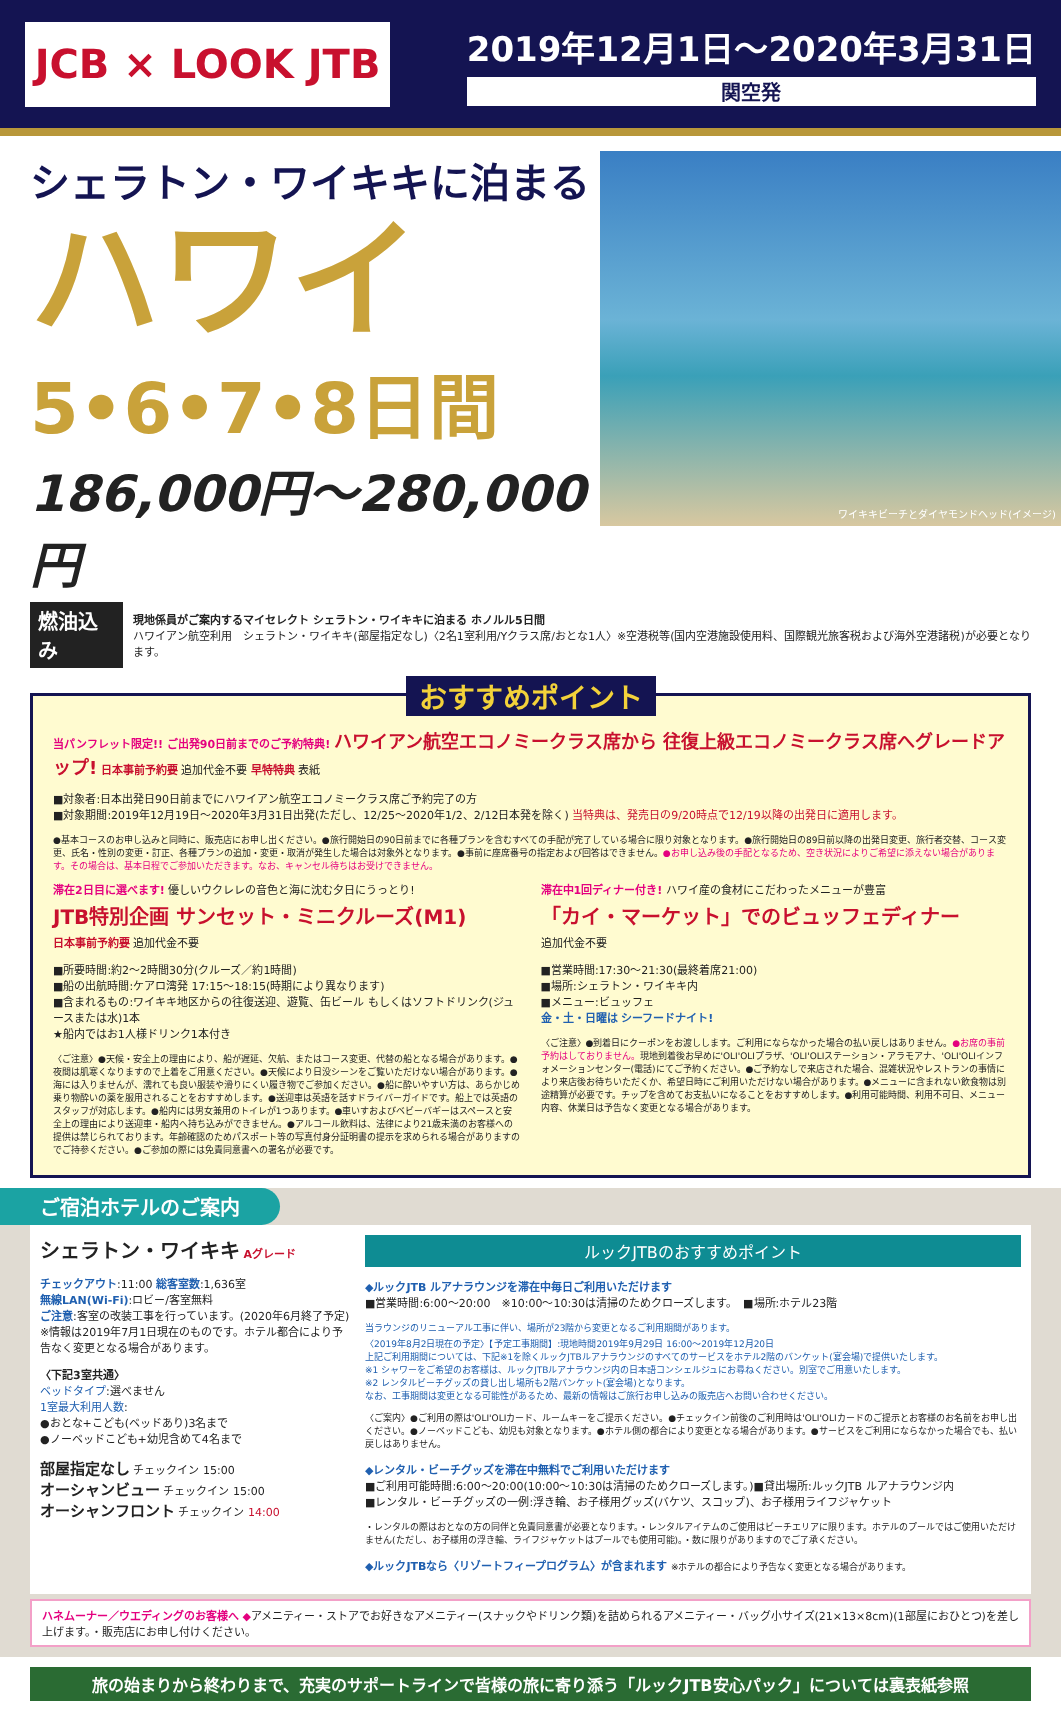JCB × LOOK JTB
2019年12月1日～2020年3月31日
関空発
シェラトン・ワイキキに泊まる
ハワイ
5•6•7•8日間
186,000円～280,000円
ワイキキビーチとダイヤモンドヘッド(イメージ)
燃油込み
現地係員がご案内するマイセレクト シェラトン・ワイキキに泊まる ホノルル5日間
ハワイアン航空利用　シェラトン・ワイキキ(部屋指定なし)〈2名1室利用/Yクラス席/おとな1人〉※空港税等(国内空港施設使用料、国際観光旅客税および海外空港諸税)が必要となります。
おすすめポイント
当パンフレット限定!! ご出発90日前までのご予約特典! ハワイアン航空エコノミークラス席から 往復上級エコノミークラス席へグレードアップ! 日本事前予約要 追加代金不要 早特特典 表紙
■対象者:日本出発日90日前までにハワイアン航空エコノミークラス席ご予約完了の方
■対象期間:2019年12月19日～2020年3月31日出発(ただし、12/25～2020年1/2、2/12日本発を除く) 当特典は、発売日の9/20時点で12/19以降の出発日に適用します。
●基本コースのお申し込みと同時に、販売店にお申し出ください。●旅行開始日の90日前までに各種プランを含むすべての手配が完了している場合に限り対象となります。●旅行開始日の89日前以降の出発日変更、旅行者交替、コース変更、氏名・性別の変更・訂正、各種プランの追加・変更・取消が発生した場合は対象外となります。●事前に座席番号の指定および回答はできません。●お申し込み後の手配となるため、空き状況によりご希望に添えない場合があります。その場合は、基本日程でご参加いただきます。なお、キャンセル待ちはお受けできません。
滞在2日目に選べます! 優しいウクレレの音色と海に沈む夕日にうっとり!
JTB特別企画 サンセット・ミニクルーズ(M1)
日本事前予約要 追加代金不要
■所要時間:約2～2時間30分(クルーズ／約1時間)
■船の出航時間:ケアロ湾発 17:15～18:15(時期により異なります)
■含まれるもの:ワイキキ地区からの往復送迎、遊覧、缶ビール もしくはソフトドリンク(ジュースまたは水)1本
★船内ではお1人様ドリンク1本付き
〈ご注意〉●天候・安全上の理由により、船が遅延、欠航、またはコース変更、代替の船となる場合があります。●夜間は肌寒くなりますので上着をご用意ください。●天候により日没シーンをご覧いただけない場合があります。●海には入りませんが、濡れても良い服装や滑りにくい履き物でご参加ください。●船に酔いやすい方は、あらかじめ乗り物酔いの薬を服用されることをおすすめします。●送迎車は英語を話すドライバーガイドです。船上では英語のスタッフが対応します。●船内には男女兼用のトイレが1つあります。●車いすおよびベビーバギーはスペースと安全上の理由により送迎車・船内へ持ち込みができません。●アルコール飲料は、法律により21歳未満のお客様への提供は禁じられております。年齢確認のためパスポート等の写真付身分証明書の提示を求められる場合がありますのでご持参ください。●ご参加の際には免責同意書への署名が必要です。
滞在中1回ディナー付き! ハワイ産の食材にこだわったメニューが豊富
「カイ・マーケット」でのビュッフェディナー
追加代金不要
■営業時間:17:30～21:30(最終着席21:00)
■場所:シェラトン・ワイキキ内
■メニュー:ビュッフェ
金・土・日曜は シーフードナイト!
〈ご注意〉●到着日にクーポンをお渡しします。ご利用にならなかった場合の払い戻しはありません。●お席の事前予約はしておりません。現地到着後お早めに'OLI'OLIプラザ、'OLI'OLIステーション・アラモアナ、'OLI'OLIインフォメーションセンター(電話)にてご予約ください。●ご予約なしで来店された場合、混雑状況やレストランの事情により来店後お待ちいただくか、希望日時にご利用いただけない場合があります。●メニューに含まれない飲食物は別途精算が必要です。チップを含めてお支払いになることをおすすめします。●利用可能時間、利用不可日、メニュー内容、休業日は予告なく変更となる場合があります。
ご宿泊ホテルのご案内
シェラトン・ワイキキ Aグレード
チェックアウト:11:00 総客室数:1,636室
無線LAN(Wi-Fi):ロビー/客室無料
ご注意:客室の改装工事を行っています。(2020年6月終了予定)
※情報は2019年7月1日現在のものです。ホテル都合により予告なく変更となる場合があります。
〈下記3室共通〉
ベッドタイプ:選べません
1室最大利用人数:
●おとな+こども(ベッドあり)3名まで
●ノーベッドこども+幼児含めて4名まで
部屋指定なし チェックイン 15:00
オーシャンビュー チェックイン 15:00
オーシャンフロント チェックイン 14:00
ルックJTBのおすすめポイント
◆ルックJTB ルアナラウンジを滞在中毎日ご利用いただけます
■営業時間:6:00～20:00　※10:00～10:30は清掃のためクローズします。　■場所:ホテル23階
当ラウンジのリニューアル工事に伴い、場所が23階から変更となるご利用期間があります。
〈2019年8月2日現在の予定〉【予定工事期間】:現地時間2019年9月29日 16:00～2019年12月20日
上記ご利用期間については、下記※1を除くルックJTBルアナラウンジのすべてのサービスをホテル2階のバンケット(宴会場)で提供いたします。
※1 シャワーをご希望のお客様は、ルックJTBルアナラウンジ内の日本語コンシェルジュにお尋ねください。別室でご用意いたします。
※2 レンタルビーチグッズの貸し出し場所も2階バンケット(宴会場)となります。
なお、工事期間は変更となる可能性があるため、最新の情報はご旅行お申し込みの販売店へお問い合わせください。
〈ご案内〉●ご利用の際は'OLI'OLIカード、ルームキーをご提示ください。●チェックイン前後のご利用時は'OLI'OLIカードのご提示とお客様のお名前をお申し出ください。●ノーベッドこども、幼児も対象となります。●ホテル側の都合により変更となる場合があります。●サービスをご利用にならなかった場合でも、払い戻しはありません。
◆レンタル・ビーチグッズを滞在中無料でご利用いただけます
■ご利用可能時間:6:00～20:00(10:00～10:30は清掃のためクローズします。)■貸出場所:ルックJTB ルアナラウンジ内
■レンタル・ビーチグッズの一例:浮き輪、お子様用グッズ(バケツ、スコップ)、お子様用ライフジャケット
・レンタルの際はおとなの方の同伴と免責同意書が必要となります。・レンタルアイテムのご使用はビーチエリアに限ります。ホテルのプールではご使用いただけません(ただし、お子様用の浮き輪、ライフジャケットはプールでも使用可能)。・数に限りがありますのでご了承ください。
◆ルックJTBなら〈リゾートフィープログラム〉が含まれます ※ホテルの都合により予告なく変更となる場合があります。
ハネムーナー／ウエディングのお客様へ ◆アメニティー・ストアでお好きなアメニティー(スナックやドリンク類)を詰められるアメニティー・バッグ小サイズ(21×13×8cm)(1部屋におひとつ)を差し上げます。・販売店にお申し付けください。
旅の始まりから終わりまで、充実のサポートラインで皆様の旅に寄り添う「ルックJTB安心パック」については裏表紙参照